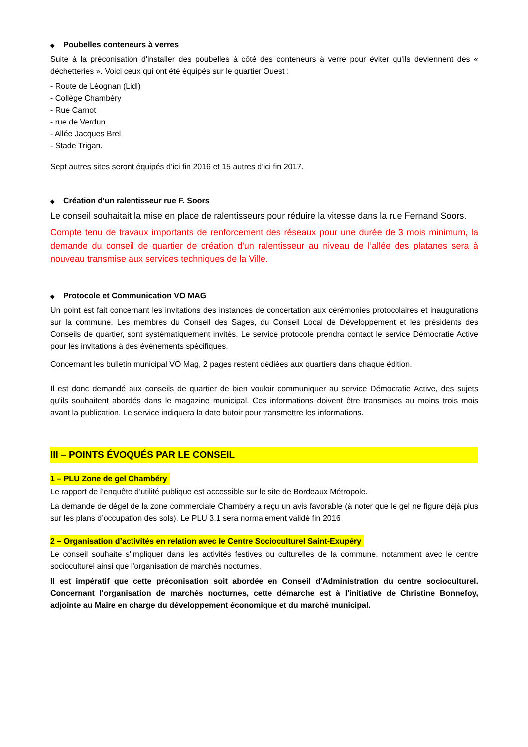◆ Poubelles conteneurs à verres
Suite à la préconisation d'installer des poubelles à côté des conteneurs à verre pour éviter qu'ils deviennent des « déchetteries ». Voici ceux qui ont été équipés sur le quartier Ouest :
- Route de Léognan (Lidl)
- Collège Chambéry
- Rue Carnot
- rue de Verdun
- Allée Jacques Brel
- Stade Trigan.
Sept autres sites seront équipés d’ici fin 2016 et 15 autres d’ici fin 2017.
◆ Création d'un ralentisseur rue F. Soors
Le conseil souhaitait la mise en place de ralentisseurs pour réduire la vitesse dans la rue Fernand Soors.
Compte tenu de travaux importants de renforcement des réseaux pour une durée de 3 mois minimum, la demande du conseil de quartier de création d'un ralentisseur au niveau de l’allée des platanes sera à nouveau transmise aux services techniques de la Ville.
◆ Protocole et Communication VO MAG
Un point est fait concernant les invitations des instances de concertation aux cérémonies protocolaires et inaugurations sur la commune. Les membres du Conseil des Sages, du Conseil Local de Développement et les présidents des Conseils de quartier, sont systématiquement invités. Le service protocole prendra contact le service Démocratie Active pour les invitations à des événements spécifiques.
Concernant les bulletin municipal VO Mag, 2 pages restent dédiées aux quartiers dans chaque édition.
Il est donc demandé aux conseils de quartier de bien vouloir communiquer au service Démocratie Active, des sujets qu'ils souhaitent abordés dans le magazine municipal. Ces informations doivent être transmises au moins trois mois avant la publication. Le service indiquera la date butoir pour transmettre les informations.
III – POINTS ÉVOQUÉS PAR LE CONSEIL
1 – PLU Zone de gel Chambéry
Le rapport de l’enquête d’utilité publique est accessible sur le site de Bordeaux Métropole.
La demande de dégel de la zone commerciale Chambéry a reçu un avis favorable (à noter que le gel ne figure déjà plus sur les plans d’occupation des sols). Le PLU 3.1 sera normalement validé fin 2016
2 – Organisation d’activités en relation avec le Centre Socioculturel Saint-Exupéry
Le conseil souhaite s'impliquer dans les activités festives ou culturelles de la commune, notamment avec le centre socioculturel ainsi que l'organisation de marchés nocturnes.
Il est impératif que cette préconisation soit abordée en Conseil d'Administration du centre socioculturel. Concernant l'organisation de marchés nocturnes, cette démarche est à l'initiative de Christine Bonnefoy, adjointe au Maire en charge du développement économique et du marché municipal.